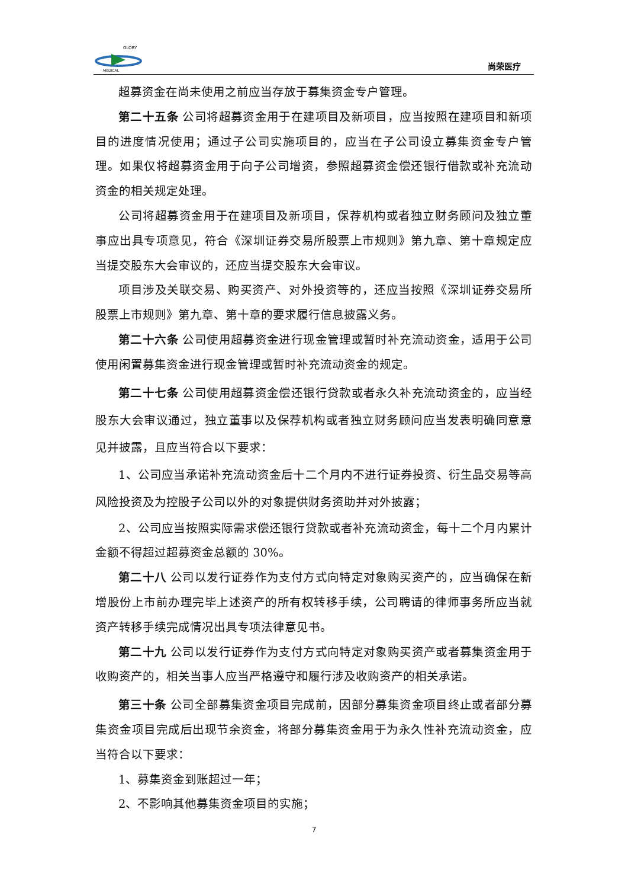GLORY
MEDICAL
尚荣医疗
超募资金在尚未使用之前应当存放于募集资金专户管理。
第二十五条 公司将超募资金用于在建项目及新项目，应当按照在建项目和新项目的进度情况使用；通过子公司实施项目的，应当在子公司设立募集资金专户管理。如果仅将超募资金用于向子公司增资，参照超募资金偿还银行借款或补充流动资金的相关规定处理。
公司将超募资金用于在建项目及新项目，保荐机构或者独立财务顾问及独立董事应出具专项意见，符合《深圳证券交易所股票上市规则》第九章、第十章规定应当提交股东大会审议的，还应当提交股东大会审议。
项目涉及关联交易、购买资产、对外投资等的，还应当按照《深圳证券交易所股票上市规则》第九章、第十章的要求履行信息披露义务。
第二十六条 公司使用超募资金进行现金管理或暂时补充流动资金，适用于公司使用闲置募集资金进行现金管理或暂时补充流动资金的规定。
第二十七条 公司使用超募资金偿还银行贷款或者永久补充流动资金的，应当经股东大会审议通过，独立董事以及保荐机构或者独立财务顾问应当发表明确同意意见并披露，且应当符合以下要求：
1、公司应当承诺补充流动资金后十二个月内不进行证券投资、衍生品交易等高风险投资及为控股子公司以外的对象提供财务资助并对外披露；
2、公司应当按照实际需求偿还银行贷款或者补充流动资金，每十二个月内累计金额不得超过超募资金总额的 30%。
第二十八 公司以发行证券作为支付方式向特定对象购买资产的，应当确保在新增股份上市前办理完毕上述资产的所有权转移手续，公司聘请的律师事务所应当就资产转移手续完成情况出具专项法律意见书。
第二十九 公司以发行证券作为支付方式向特定对象购买资产或者募集资金用于收购资产的，相关当事人应当严格遵守和履行涉及收购资产的相关承诺。
第三十条 公司全部募集资金项目完成前，因部分募集资金项目终止或者部分募集资金项目完成后出现节余资金，将部分募集资金用于为永久性补充流动资金，应当符合以下要求：
1、募集资金到账超过一年；
2、不影响其他募集资金项目的实施；
7